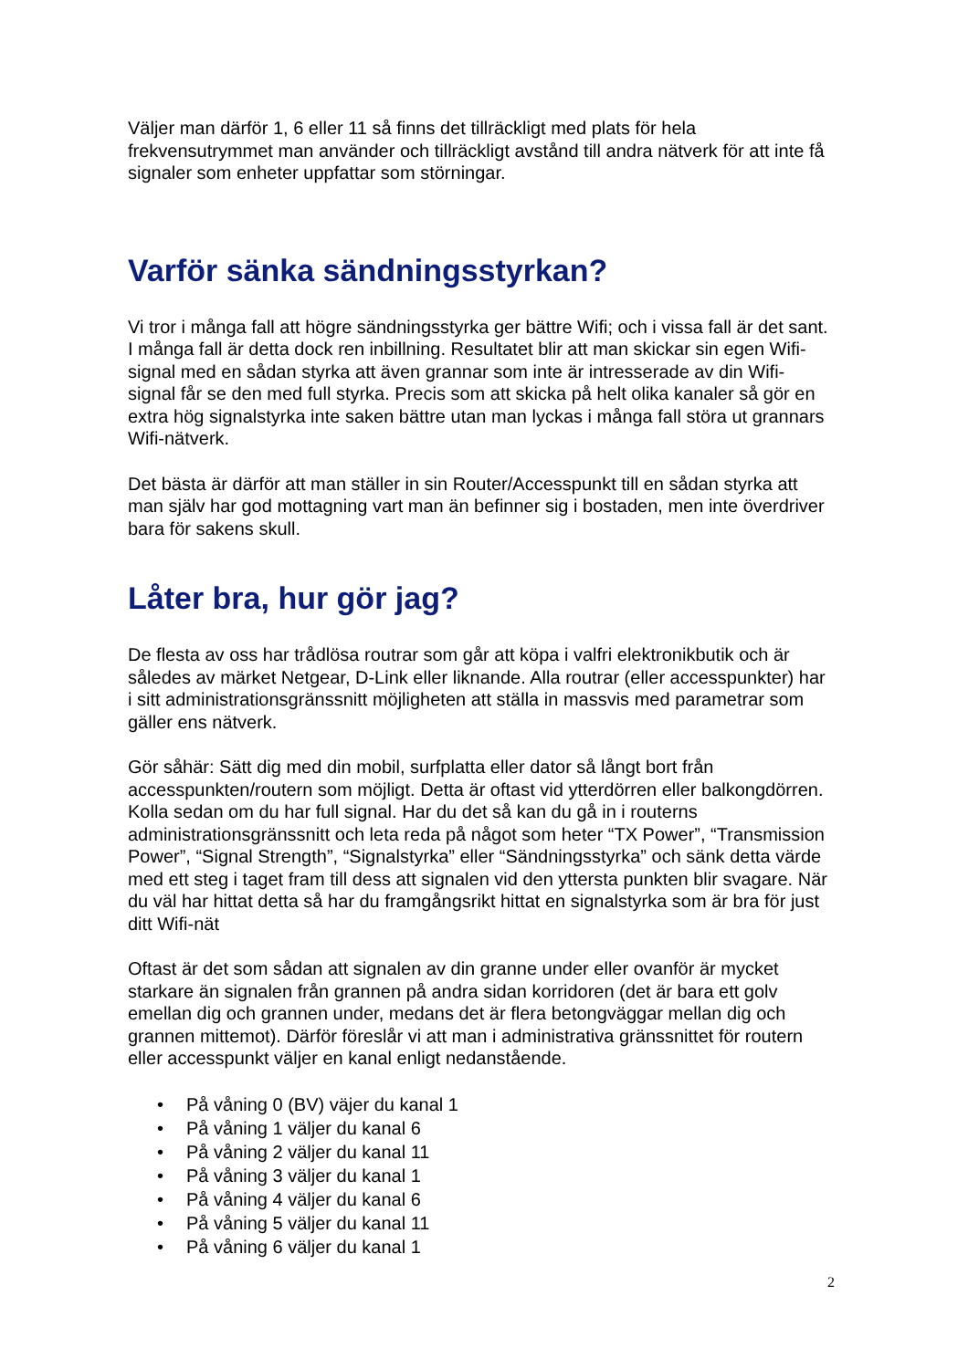Väljer man därför 1, 6 eller 11 så finns det tillräckligt med plats för hela frekvensutrymmet man använder och tillräckligt avstånd till andra nätverk för att inte få signaler som enheter uppfattar som störningar.
Varför sänka sändningsstyrkan?
Vi tror i många fall att högre sändningsstyrka ger bättre Wifi; och i vissa fall är det sant. I många fall är detta dock ren inbillning. Resultatet blir att man skickar sin egen Wifi-signal med en sådan styrka att även grannar som inte är intresserade av din Wifi-signal får se den med full styrka. Precis som att skicka på helt olika kanaler så gör en extra hög signalstyrka inte saken bättre utan man lyckas i många fall störa ut grannars Wifi-nätverk.
Det bästa är därför att man ställer in sin Router/Accesspunkt till en sådan styrka att man själv har god mottagning vart man än befinner sig i bostaden, men inte överdriver bara för sakens skull.
Låter bra, hur gör jag?
De flesta av oss har trådlösa routrar som går att köpa i valfri elektronikbutik och är således av märket Netgear, D-Link eller liknande. Alla routrar (eller accesspunkter) har i sitt administrationsgränssnitt möjligheten att ställa in massvis med parametrar som gäller ens nätverk.
Gör såhär: Sätt dig med din mobil, surfplatta eller dator så långt bort från accesspunkten/routern som möjligt. Detta är oftast vid ytterdörren eller balkongdörren. Kolla sedan om du har full signal. Har du det så kan du gå in i routerns administrationsgränssnitt och leta reda på något som heter “TX Power”, “Transmission Power”, “Signal Strength”, “Signalstyrka” eller “Sändningsstyrka” och sänk detta värde med ett steg i taget fram till dess att signalen vid den yttersta punkten blir svagare. När du väl har hittat detta så har du framgångsrikt hittat en signalstyrka som är bra för just ditt Wifi-nät
Oftast är det som sådan att signalen av din granne under eller ovanför är mycket starkare än signalen från grannen på andra sidan korridoren (det är bara ett golv emellan dig och grannen under, medans det är flera betongväggar mellan dig och grannen mittemot). Därför föreslår vi att man i administrativa gränssnittet för routern eller accesspunkt väljer en kanal enligt nedanstående.
• På våning 0 (BV) väjer du kanal 1
• På våning 1 väljer du kanal 6
• På våning 2 väljer du kanal 11
• På våning 3 väljer du kanal 1
• På våning 4 väljer du kanal 6
• På våning 5 väljer du kanal 11
• På våning 6 väljer du kanal 1
2